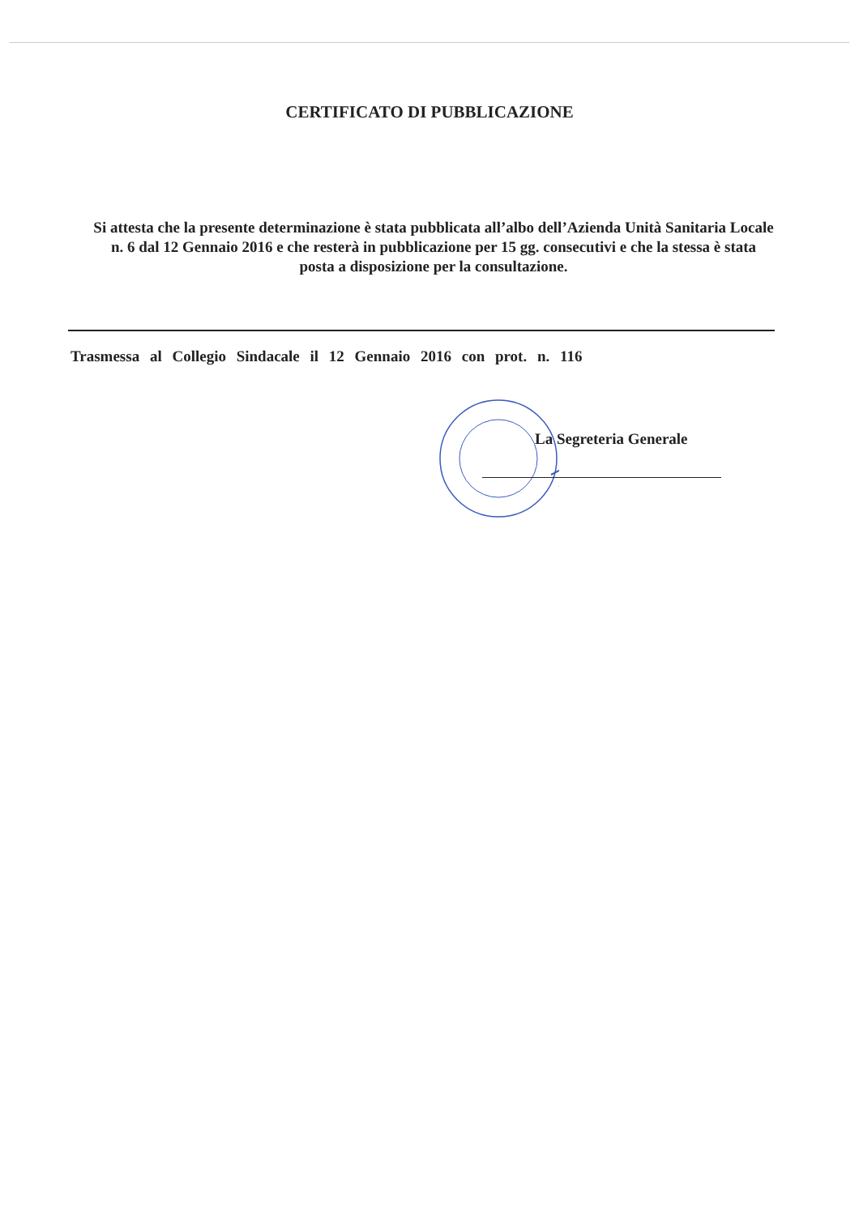CERTIFICATO DI PUBBLICAZIONE
Si attesta che la presente determinazione è stata pubblicata all’albo dell’Azienda Unità Sanitaria Locale n. 6 dal 12 Gennaio 2016 e che resterà in pubblicazione per 15 gg. consecutivi e che la stessa è stata posta a disposizione per la consultazione.
Trasmessa al Collegio Sindacale il 12 Gennaio 2016 con prot. n. 116
La Segreteria Generale